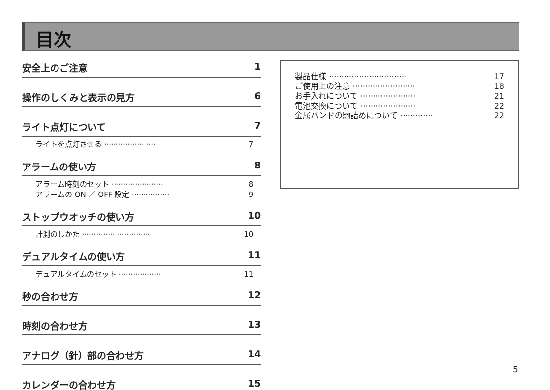目次
安全上のご注意 1
操作のしくみと表示の見方 6
ライト点灯について 7
ライトを点灯させる ······················ 7
アラームの使い方 8
アラーム時刻のセット ······················ 8
アラームの ON ／ OFF 設定 ················ 9
ストップウオッチの使い方 10
計測のしかた ····························· 10
デュアルタイムの使い方 11
デュアルタイムのセット ·················· 11
秒の合わせ方 12
時刻の合わせ方 13
アナログ（針）部の合わせ方 14
カレンダーの合わせ方 15
製品仕様 ······························· 17
ご使用上の注意 ························· 18
お手入れについて ······················ 21
電池交換について ······················ 22
金属バンドの駒詰めについて ············· 22
5